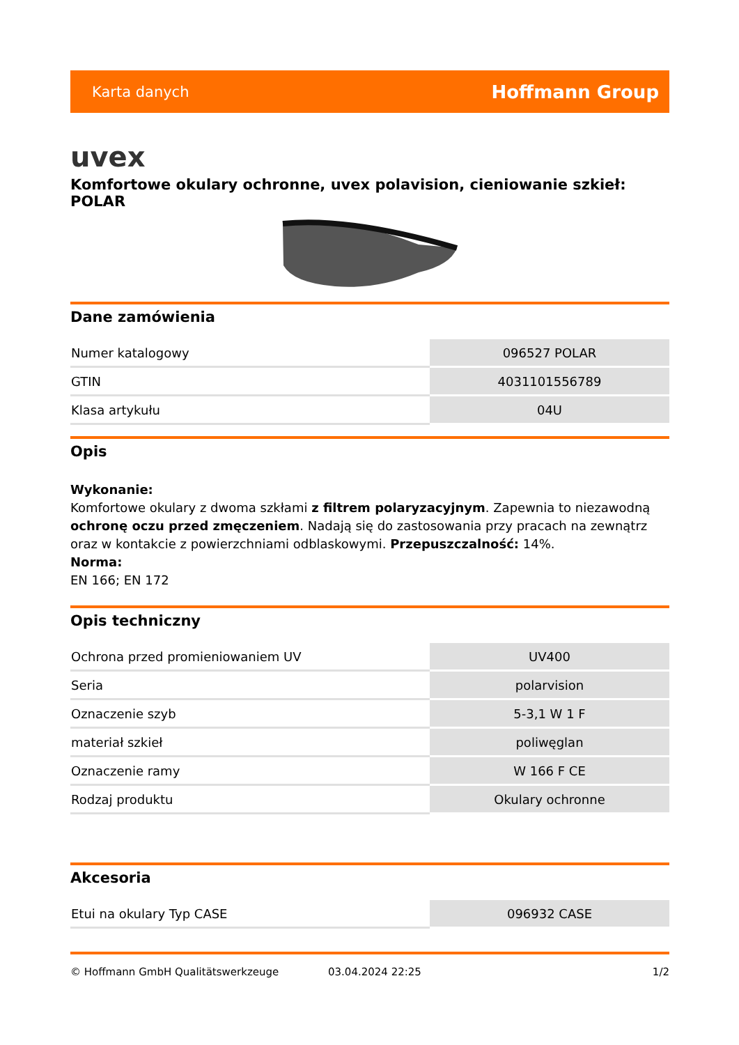Karta danych Hoffmann Group
uvex
Komfortowe okulary ochronne, uvex polavision, cieniowanie szkieł: POLAR
Dane zamówienia
| Numer katalogowy | 096527 POLAR |
| GTIN | 4031101556789 |
| Klasa artykułu | 04U |
Opis
Wykonanie:
Komfortowe okulary z dwoma szkłami z filtrem polaryzacyjnym. Zapewnia to niezawodną ochronę oczu przed zmęczeniem. Nadają się do zastosowania przy pracach na zewnątrz oraz w kontakcie z powierzchniami odblaskowymi. Przepuszczalność: 14%.
Norma:
EN 166; EN 172
Opis techniczny
| Ochrona przed promieniowaniem UV | UV400 |
| Seria | polarvision |
| Oznaczenie szyb | 5-3,1 W 1 F |
| materiał szkieł | poliwęglan |
| Oznaczenie ramy | W 166 F CE |
| Rodzaj produktu | Okulary ochronne |
Akcesoria
| Etui na okulary Typ CASE | 096932 CASE |
© Hoffmann GmbH Qualitätswerkzeuge 03.04.2024 22:25 1/2